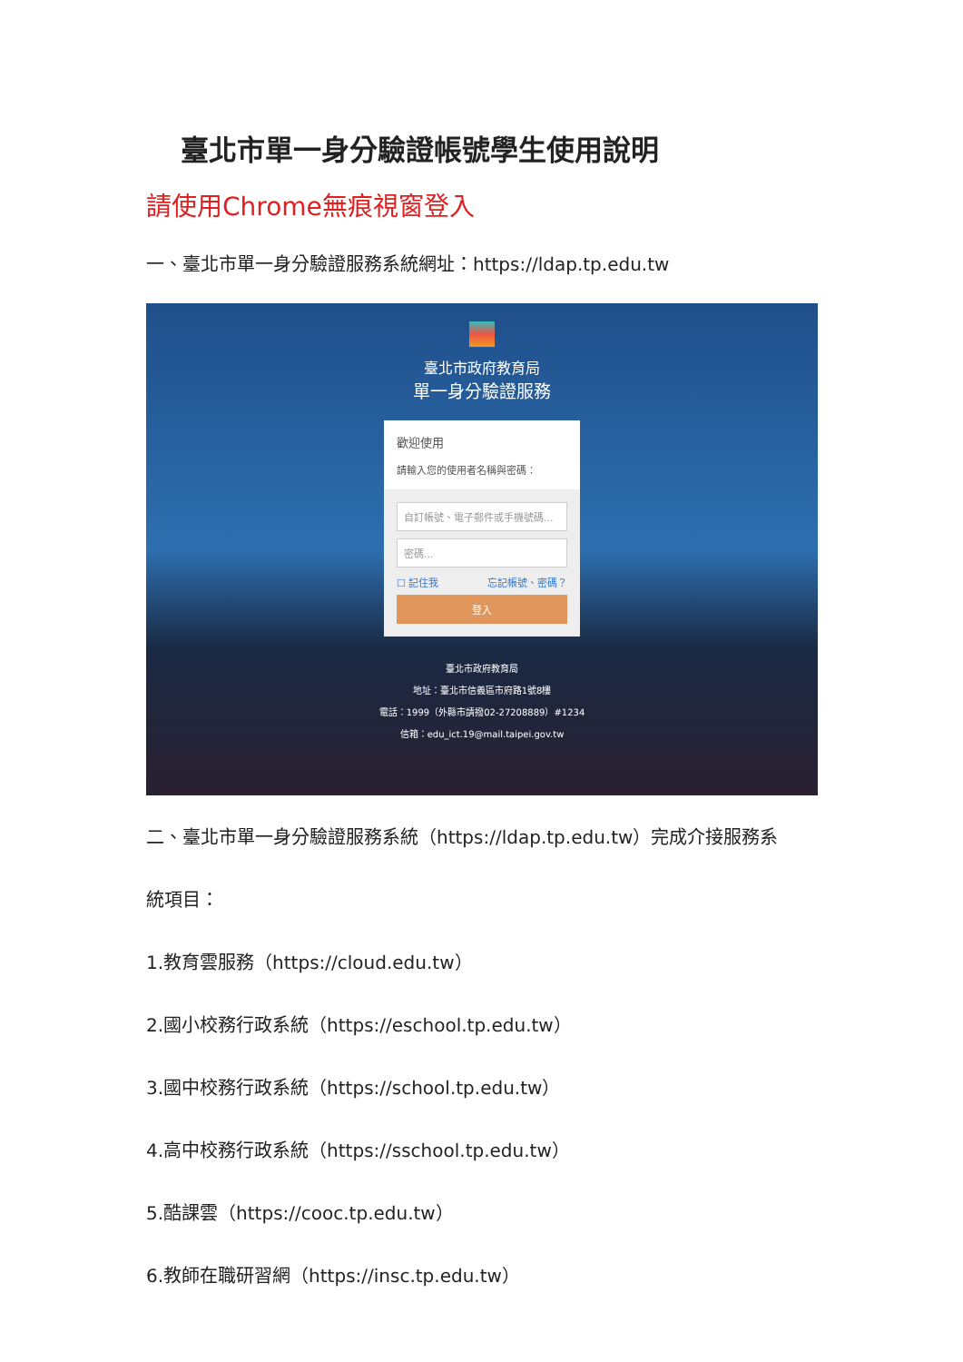臺北市單一身分驗證帳號學生使用說明
請使用Chrome無痕視窗登入
一、臺北市單一身分驗證服務系統網址：https://ldap.tp.edu.tw
臺北市政府教育局
單一身分驗證服務
歡迎使用
請輸入您的使用者名稱與密碼：
自訂帳號、電子郵件或手機號碼...
密碼...
☐ 記住我 忘記帳號、密碼？
登入
臺北市政府教育局
地址：臺北市信義區市府路1號8樓
電話：1999（外縣市請撥02-27208889）#1234
信箱：edu_ict.19@mail.taipei.gov.tw
二、臺北市單一身分驗證服務系統（https://ldap.tp.edu.tw）完成介接服務系
統項目：
1.教育雲服務（https://cloud.edu.tw）
2.國小校務行政系統（https://eschool.tp.edu.tw）
3.國中校務行政系統（https://school.tp.edu.tw）
4.高中校務行政系統（https://sschool.tp.edu.tw）
5.酷課雲（https://cooc.tp.edu.tw）
6.教師在職研習網（https://insc.tp.edu.tw）